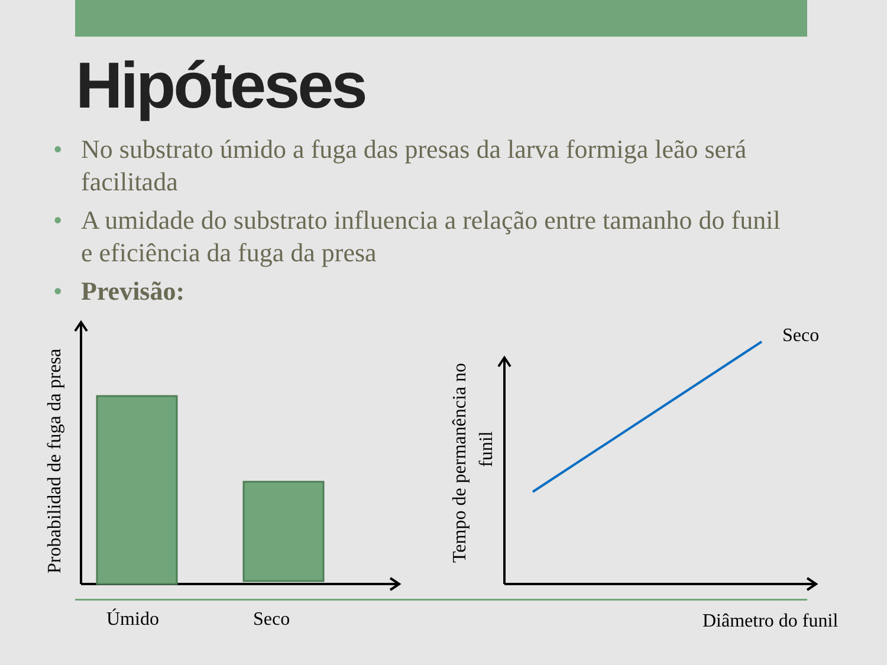Hipóteses
• No substrato úmido a fuga das presas da larva formiga leão será facilitada
• A umidade do substrato influencia a relação entre tamanho do funil e eficiência da fuga da presa
• Previsão:
Seco
Úmido
Seco
Diâmetro do funil
Probabilidad de fuga da presa
Tempo de permanência no
funil